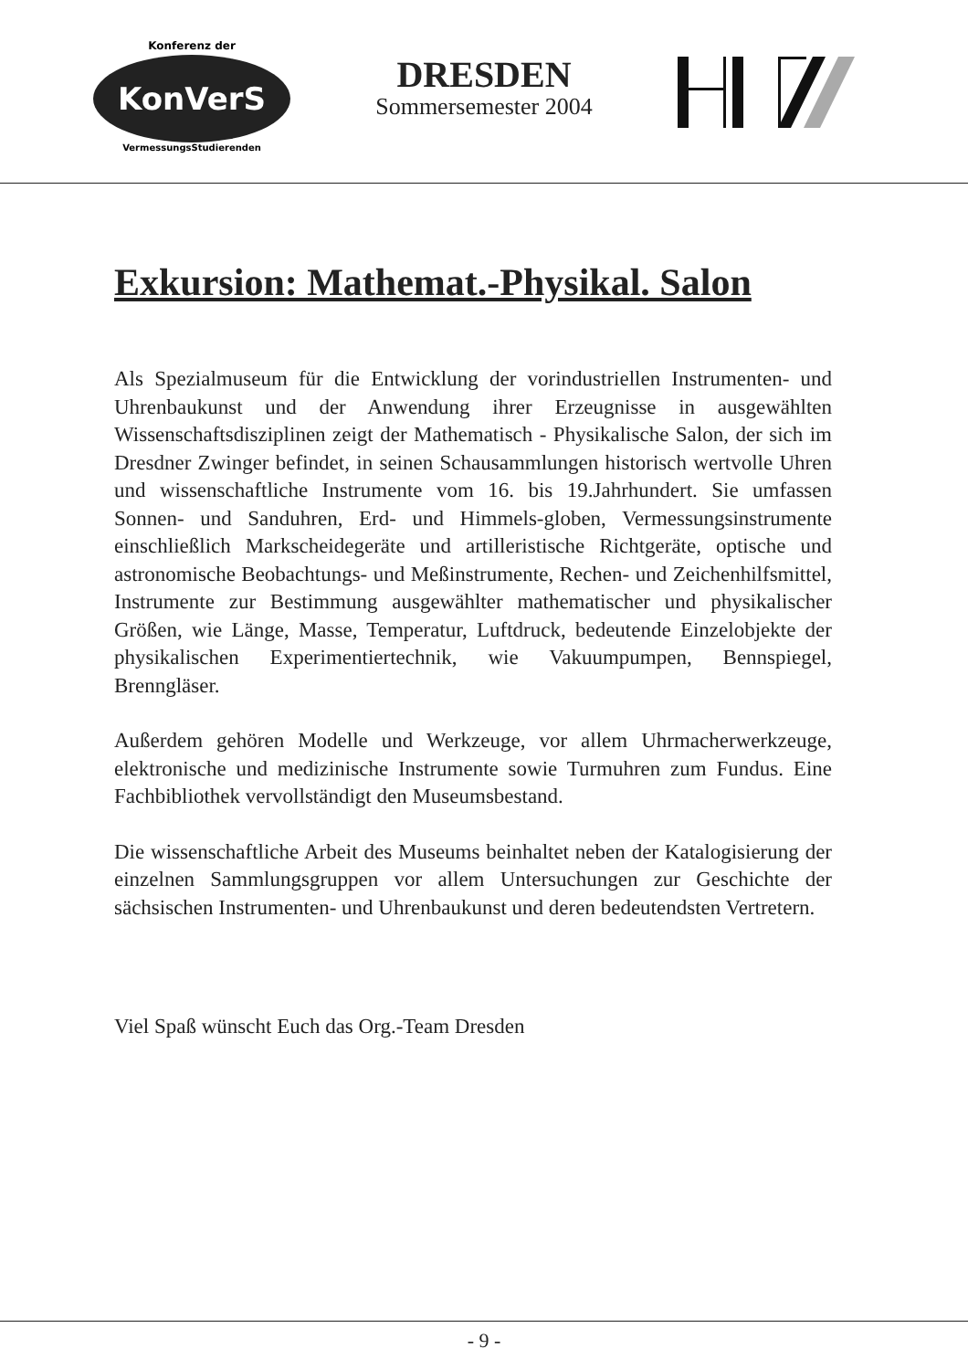KonVerS
Konferenz der
VermessungsStudierenden
DRESDEN
Sommersemester 2004
Exkursion: Mathemat.-Physikal. Salon
Als Spezialmuseum für die Entwicklung der vorindustriellen Instrumenten- und Uhrenbaukunst und der Anwendung ihrer Erzeugnisse in ausgewählten Wissenschaftsdisziplinen zeigt der Mathematisch - Physikalische Salon, der sich im Dresdner Zwinger befindet, in seinen Schausammlungen historisch wertvolle Uhren und wissenschaftliche Instrumente vom 16. bis 19.Jahrhundert. Sie umfassen Sonnen- und Sanduhren, Erd- und Himmels-globen, Vermessungsinstrumente einschließlich Markscheidegeräte und artilleristische Richtgeräte, optische und astronomische Beobachtungs- und Meßinstrumente, Rechen- und Zeichenhilfsmittel, Instrumente zur Bestimmung ausgewählter mathematischer und physikalischer Größen, wie Länge, Masse, Temperatur, Luftdruck, bedeutende Einzelobjekte der physikalischen Experimentiertechnik, wie Vakuumpumpen, Bennspiegel, Brenngläser.
Außerdem gehören Modelle und Werkzeuge, vor allem Uhrmacherwerkzeuge, elektronische und medizinische Instrumente sowie Turmuhren zum Fundus. Eine Fachbibliothek vervollständigt den Museumsbestand.
Die wissenschaftliche Arbeit des Museums beinhaltet neben der Katalogisierung der einzelnen Sammlungsgruppen vor allem Untersuchungen zur Geschichte der sächsischen Instrumenten- und Uhrenbaukunst und deren bedeutendsten Vertretern.
Viel Spaß wünscht Euch das Org.-Team Dresden
- 9 -